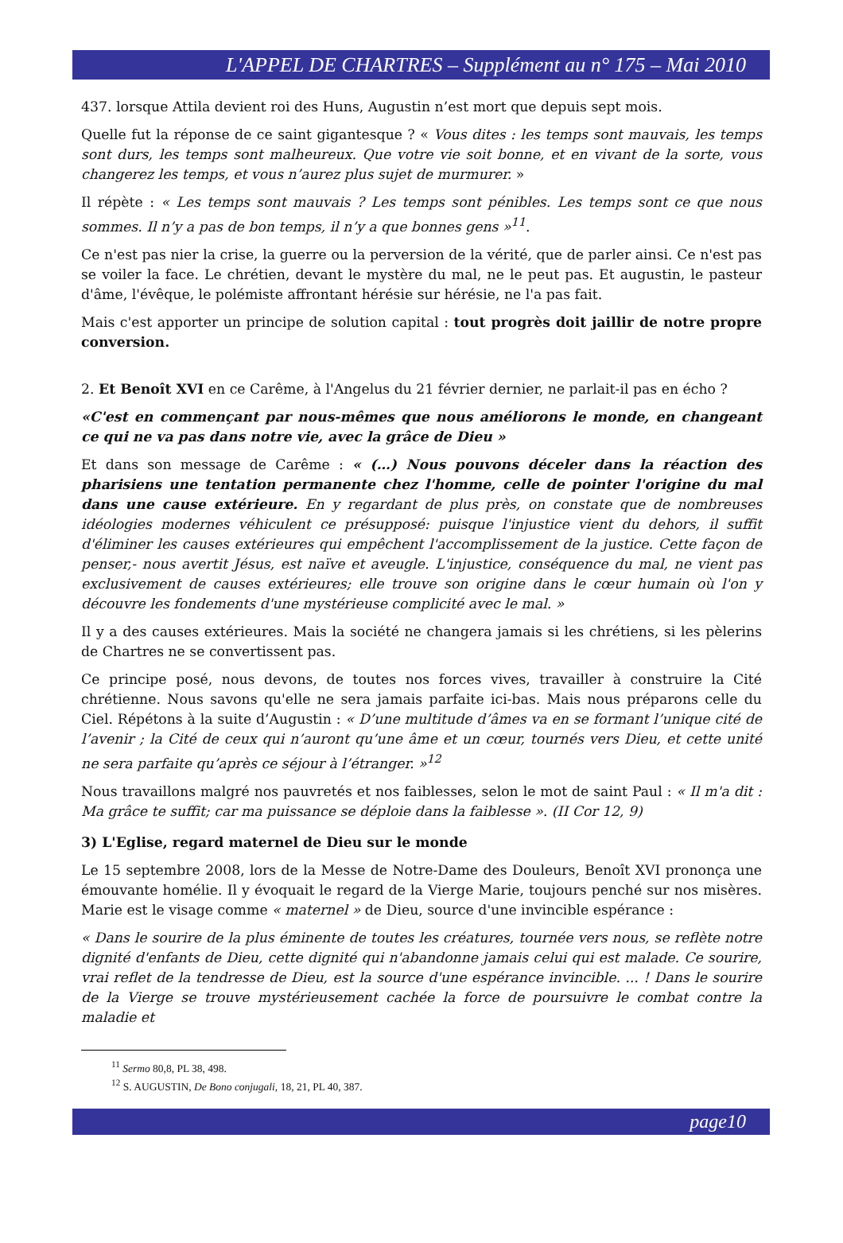L'APPEL DE CHARTRES – Supplément au n° 175 – Mai 2010
437. lorsque Attila devient roi des Huns, Augustin n’est mort que depuis sept mois.
Quelle fut la réponse de ce saint gigantesque ? « Vous dites : les temps sont mauvais, les temps sont durs, les temps sont malheureux. Que votre vie soit bonne, et en vivant de la sorte, vous changerez les temps, et vous n’aurez plus sujet de murmurer. »
Il répète : « Les temps sont mauvais ? Les temps sont pénibles. Les temps sont ce que nous sommes. Il n’y a pas de bon temps, il n’y a que bonnes gens »<sup>11</sup>.
Ce n'est pas nier la crise, la guerre ou la perversion de la vérité, que de parler ainsi. Ce n'est pas se voiler la face. Le chrétien, devant le mystère du mal, ne le peut pas. Et augustin, le pasteur d'âme, l'évêque, le polémiste affrontant hérésie sur hérésie, ne l'a pas fait.
Mais c'est apporter un principe de solution capital : tout progrès doit jaillir de notre propre conversion.
2. Et Benoît XVI en ce Carême, à l'Angelus du 21 février dernier, ne parlait-il pas en écho ?
«C'est en commençant par nous-mêmes que nous améliorons le monde, en changeant ce qui ne va pas dans notre vie, avec la grâce de Dieu »
Et dans son message de Carême : « (…) Nous pouvons déceler dans la réaction des pharisiens une tentation permanente chez l'homme, celle de pointer l'origine du mal dans une cause extérieure. En y regardant de plus près, on constate que de nombreuses idéologies modernes véhiculent ce présupposé: puisque l'injustice vient du dehors, il suffit d'éliminer les causes extérieures qui empêchent l'accomplissement de la justice. Cette façon de penser,- nous avertit Jésus, est naïve et aveugle. L'injustice, conséquence du mal, ne vient pas exclusivement de causes extérieures; elle trouve son origine dans le cœur humain où l'on y découvre les fondements d'une mystérieuse complicité avec le mal. »
Il y a des causes extérieures. Mais la société ne changera jamais si les chrétiens, si les pèlerins de Chartres ne se convertissent pas.
Ce principe posé, nous devons, de toutes nos forces vives, travailler à construire la Cité chrétienne. Nous savons qu'elle ne sera jamais parfaite ici-bas. Mais nous préparons celle du Ciel. Répétons à la suite d’Augustin : « D’une multitude d’âmes va en se formant l’unique cité de l’avenir ; la Cité de ceux qui n’auront qu’une âme et un cœur, tournés vers Dieu, et cette unité ne sera parfaite qu’après ce séjour à l’étranger. »<sup>12</sup>
Nous travaillons malgré nos pauvretés et nos faiblesses, selon le mot de saint Paul : « Il m'a dit : Ma grâce te suffit; car ma puissance se déploie dans la faiblesse ». (II Cor 12, 9)
3) L'Eglise, regard maternel de Dieu sur le monde
Le 15 septembre 2008, lors de la Messe de Notre-Dame des Douleurs, Benoît XVI prononça une émouvante homélie. Il y évoquait le regard de la Vierge Marie, toujours penché sur nos misères. Marie est le visage comme « maternel » de Dieu, source d'une invincible espérance :
« Dans le sourire de la plus éminente de toutes les créatures, tournée vers nous, se reflète notre dignité d'enfants de Dieu, cette dignité qui n'abandonne jamais celui qui est malade. Ce sourire, vrai reflet de la tendresse de Dieu, est la source d'une espérance invincible. ... ! Dans le sourire de la Vierge se trouve mystérieusement cachée la force de poursuivre le combat contre la maladie et
<sup>11</sup> Sermo 80,8, PL 38, 498.
<sup>12</sup> S. AUGUSTIN, De Bono conjugali, 18, 21, PL 40, 387.
page10